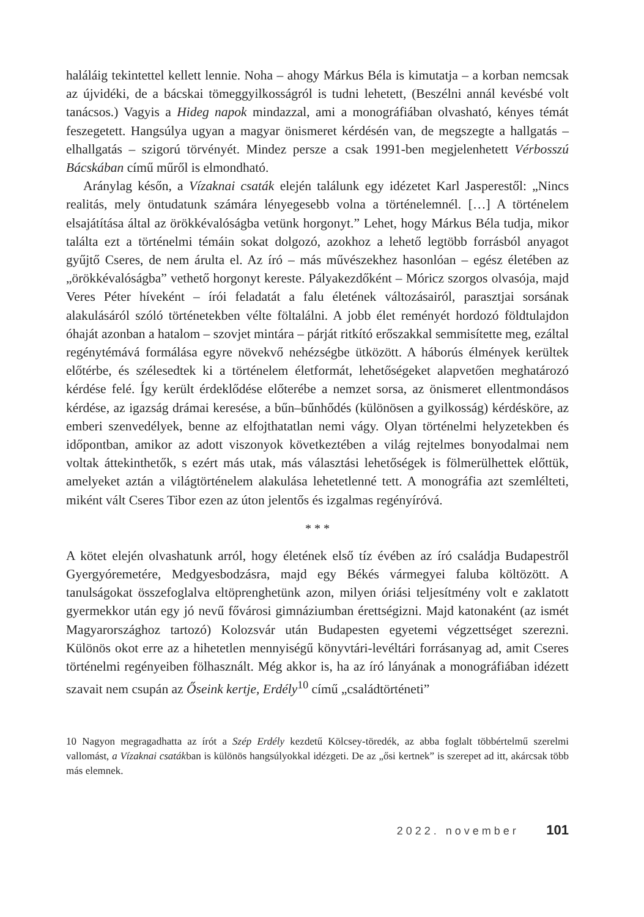haláláig tekintettel kellett lennie. Noha – ahogy Márkus Béla is kimutatja – a korban nemcsak az újvidéki, de a bácskai tömeggyilkosságról is tudni lehetett, (Beszélni annál kevésbé volt tanácsos.) Vagyis a Hideg napok mindazzal, ami a monográfiában olvasható, kényes témát feszegetett. Hangsúlya ugyan a magyar önismeret kérdésén van, de megszegte a hallgatás – elhallgatás – szigorú törvényét. Mindez persze a csak 1991-ben megjelenhetett Vérbosszú Bácskában című műről is elmondható.
Aránylag későn, a Vízaknai csaták elején találunk egy idézetet Karl Jasperestől: „Nincs realitás, mely öntudatunk számára lényegesebb volna a történelemnél. […] A történelem elsajátítása által az örökkévalóságba vetünk horgonyt.” Lehet, hogy Márkus Béla tudja, mikor találta ezt a történelmi témáin sokat dolgozó, azokhoz a lehető legtöbb forrásból anyagot gyűjtő Cseres, de nem árulta el. Az író – más művészekhez hasonlóan – egész életében az „örökkévalóságba” vethető horgonyt kereste. Pályakezdőként – Móricz szorgos olvasója, majd Veres Péter híveként – írói feladatát a falu életének változásairól, parasztjai sorsának alakulásáról szóló történetekben vélte föltalálni. A jobb élet reményét hordozó földtulajdon óhaját azonban a hatalom – szovjet mintára – párját ritkító erőszakkal semmisítette meg, ezáltal regénytémává formálása egyre növekvő nehézségbe ütközött. A háborús élmények kerültek előtérbe, és szélesedtek ki a történelem életformát, lehetőségeket alapvetően meghatározó kérdése felé. Így került érdeklődése előterébe a nemzet sorsa, az önismeret ellentmondásos kérdése, az igazság drámai keresése, a bűn–bűnhődés (különösen a gyilkosság) kérdésköre, az emberi szenvedélyek, benne az elfojthatatlan nemi vágy. Olyan történelmi helyzetekben és időpontban, amikor az adott viszonyok következtében a világ rejtelmes bonyodalmai nem voltak áttekinthetők, s ezért más utak, más választási lehetőségek is fölmerülhettek előttük, amelyeket aztán a világtörténelem alakulása lehetetlenné tett. A monográfia azt szemlélteti, miként vált Cseres Tibor ezen az úton jelentős és izgalmas regényíróvá.
* * *
A kötet elején olvashatunk arról, hogy életének első tíz évében az író családja Budapestről Gyergyóremetére, Medgyesbodzásra, majd egy Békés vármegyei faluba költözött. A tanulságokat összefoglalva eltöprenghetünk azon, milyen óriási teljesítmény volt e zaklatott gyermekkor után egy jó nevű fővárosi gimnáziumban érettségizni. Majd katonaként (az ismét Magyarországhoz tartozó) Kolozsvár után Budapesten egyetemi végzettséget szerezni. Különös okot erre az a hihetetlen mennyiségű könyvtári-levéltári forrásanyag ad, amit Cseres történelmi regényeiben fölhasznált. Még akkor is, ha az író lányának a monográfiában idézett szavait nem csupán az Őseink kertje, Erdély<sup>10</sup> című „családtörténeti”
10 Nagyon megragadhatta az írót a Szép Erdély kezdetű Kölcsey-töredék, az abba foglalt többértelmű szerelmi vallomást, a Vízaknai csatákban is különös hangsúlyokkal idézgeti. De az „ősi kertnek” is szerepet ad itt, akárcsak több más elemnek.
2022. november 101